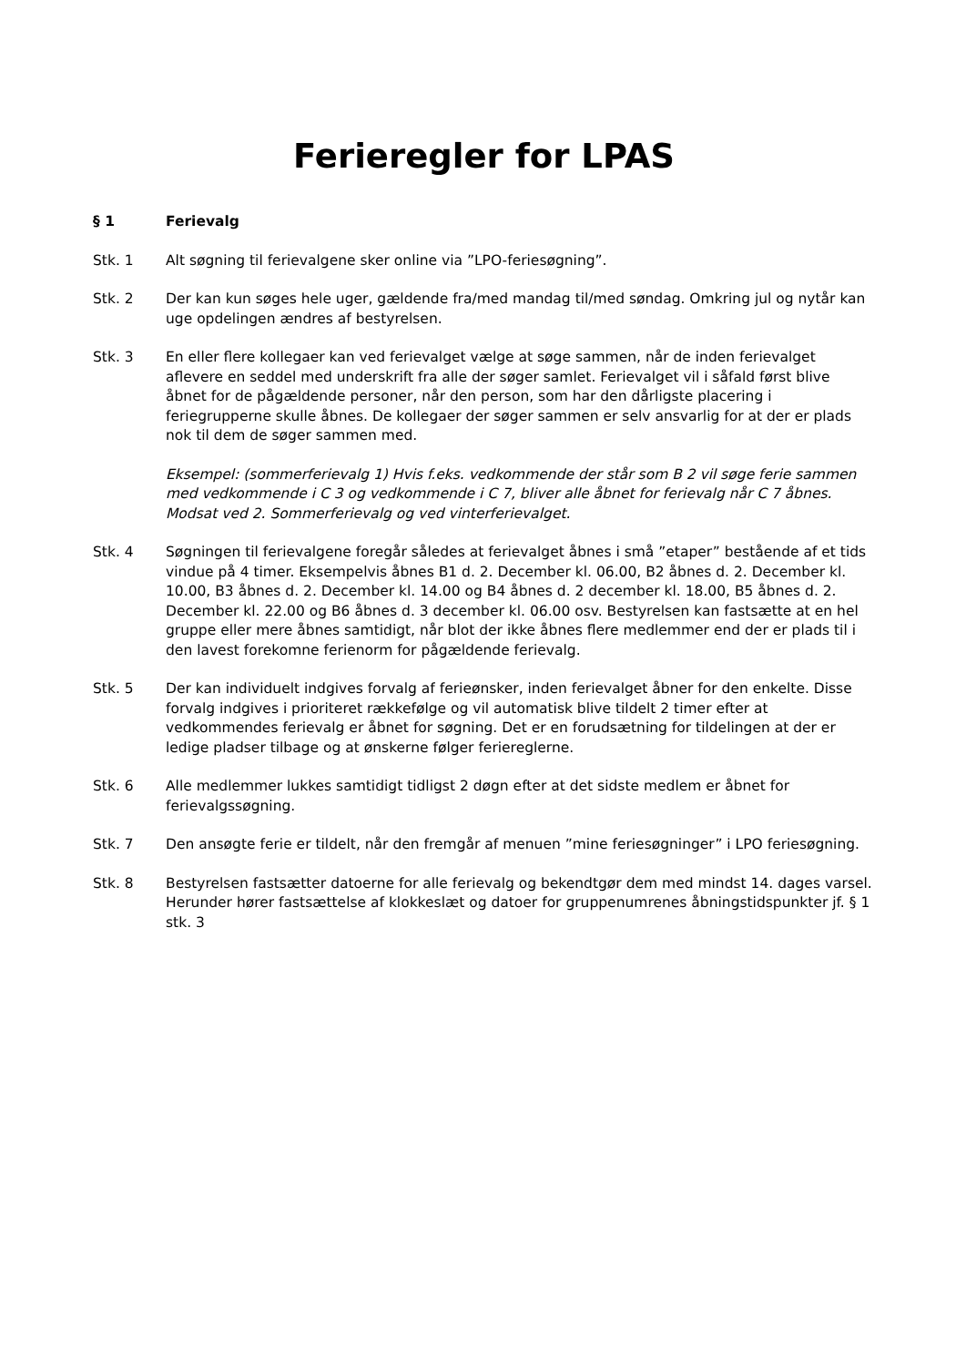Ferieregler for LPAS
§ 1 Ferievalg
Stk. 1 Alt søgning til ferievalgene sker online via ”LPO-feriesøgning”.
Stk. 2 Der kan kun søges hele uger, gældende fra/med mandag til/med søndag. Omkring jul og nytår kan uge opdelingen ændres af bestyrelsen.
Stk. 3 En eller flere kollegaer kan ved ferievalget vælge at søge sammen, når de inden ferievalget aflevere en seddel med underskrift fra alle der søger samlet. Ferievalget vil i såfald først blive åbnet for de pågældende personer, når den person, som har den dårligste placering i feriegrupperne skulle åbnes. De kollegaer der søger sammen er selv ansvarlig for at der er plads nok til dem de søger sammen med.
Eksempel: (sommerferievalg 1) Hvis f.eks. vedkommende der står som B 2 vil søge ferie sammen med vedkommende i C 3 og vedkommende i C 7, bliver alle åbnet for ferievalg når C 7 åbnes. Modsat ved 2. Sommerferievalg og ved vinterferievalget.
Stk. 4 Søgningen til ferievalgene foregår således at ferievalget åbnes i små ”etaper” bestående af et tids vindue på 4 timer. Eksempelvis åbnes B1 d. 2. December kl. 06.00, B2 åbnes d. 2. December kl. 10.00, B3 åbnes d. 2. December kl. 14.00 og B4 åbnes d. 2 december kl. 18.00, B5 åbnes d. 2. December kl. 22.00 og B6 åbnes d. 3 december kl. 06.00 osv. Bestyrelsen kan fastsætte at en hel gruppe eller mere åbnes samtidigt, når blot der ikke åbnes flere medlemmer end der er plads til i den lavest forekomne ferienorm for pågældende ferievalg.
Stk. 5 Der kan individuelt indgives forvalg af ferieønsker, inden ferievalget åbner for den enkelte. Disse forvalg indgives i prioriteret rækkefølge og vil automatisk blive tildelt 2 timer efter at vedkommendes ferievalg er åbnet for søgning. Det er en forudsætning for tildelingen at der er ledige pladser tilbage og at ønskerne følger feriereglerne.
Stk. 6 Alle medlemmer lukkes samtidigt tidligst 2 døgn efter at det sidste medlem er åbnet for ferievalgssøgning.
Stk. 7 Den ansøgte ferie er tildelt, når den fremgår af menuen ”mine feriesøgninger” i LPO feriesøgning.
Stk. 8 Bestyrelsen fastsætter datoerne for alle ferievalg og bekendtgør dem med mindst 14. dages varsel. Herunder hører fastsættelse af klokkeslæt og datoer for gruppenumrenes åbningstidspunkter jf. § 1 stk. 3